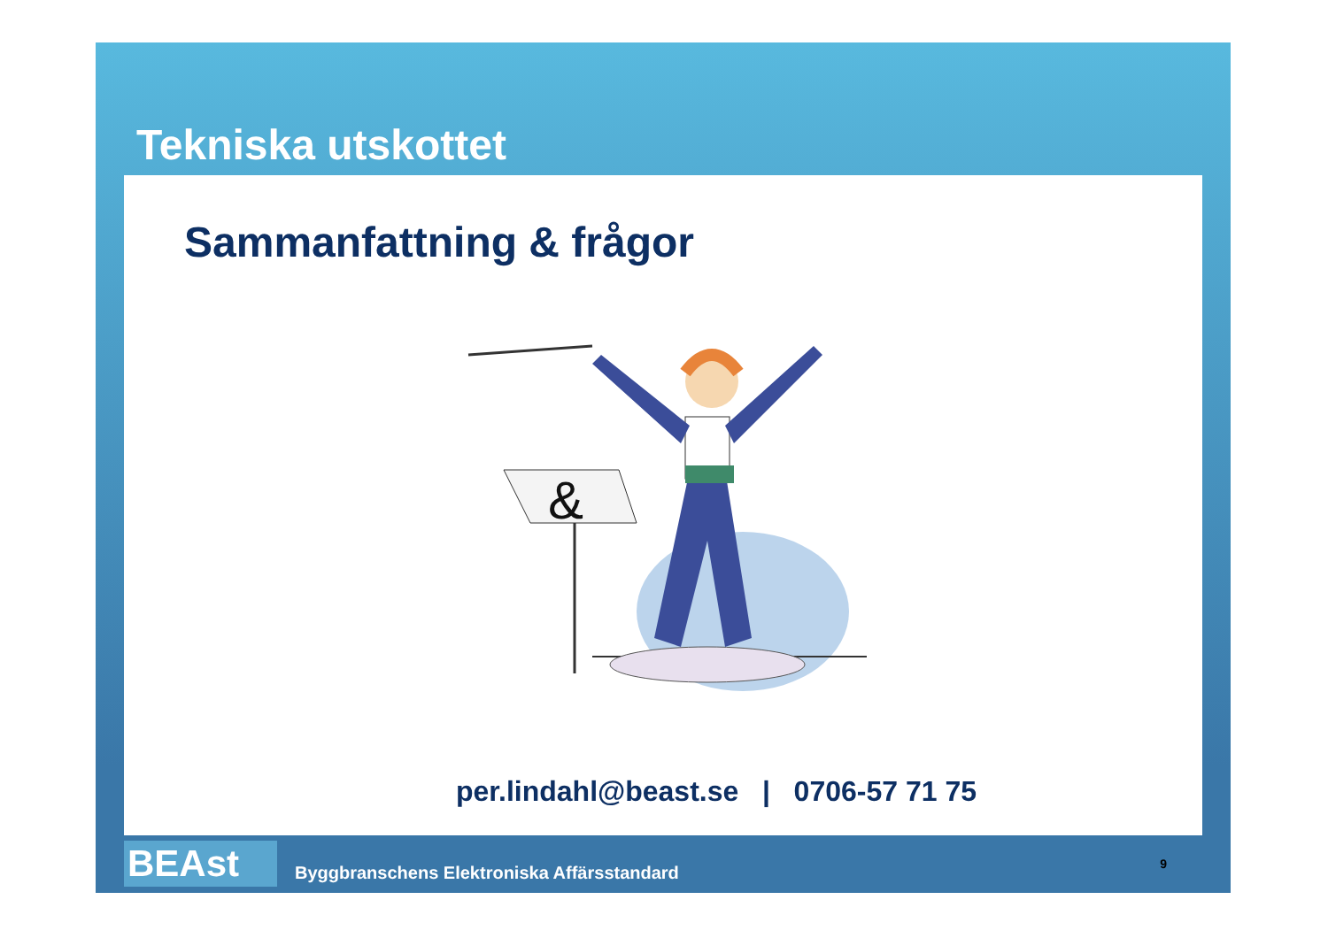Tekniska utskottet
Sammanfattning & frågor
&
per.lindahl@beast.se | 0706-57 71 75
BEAst
Byggbranschens Elektroniska Affärsstandard
9